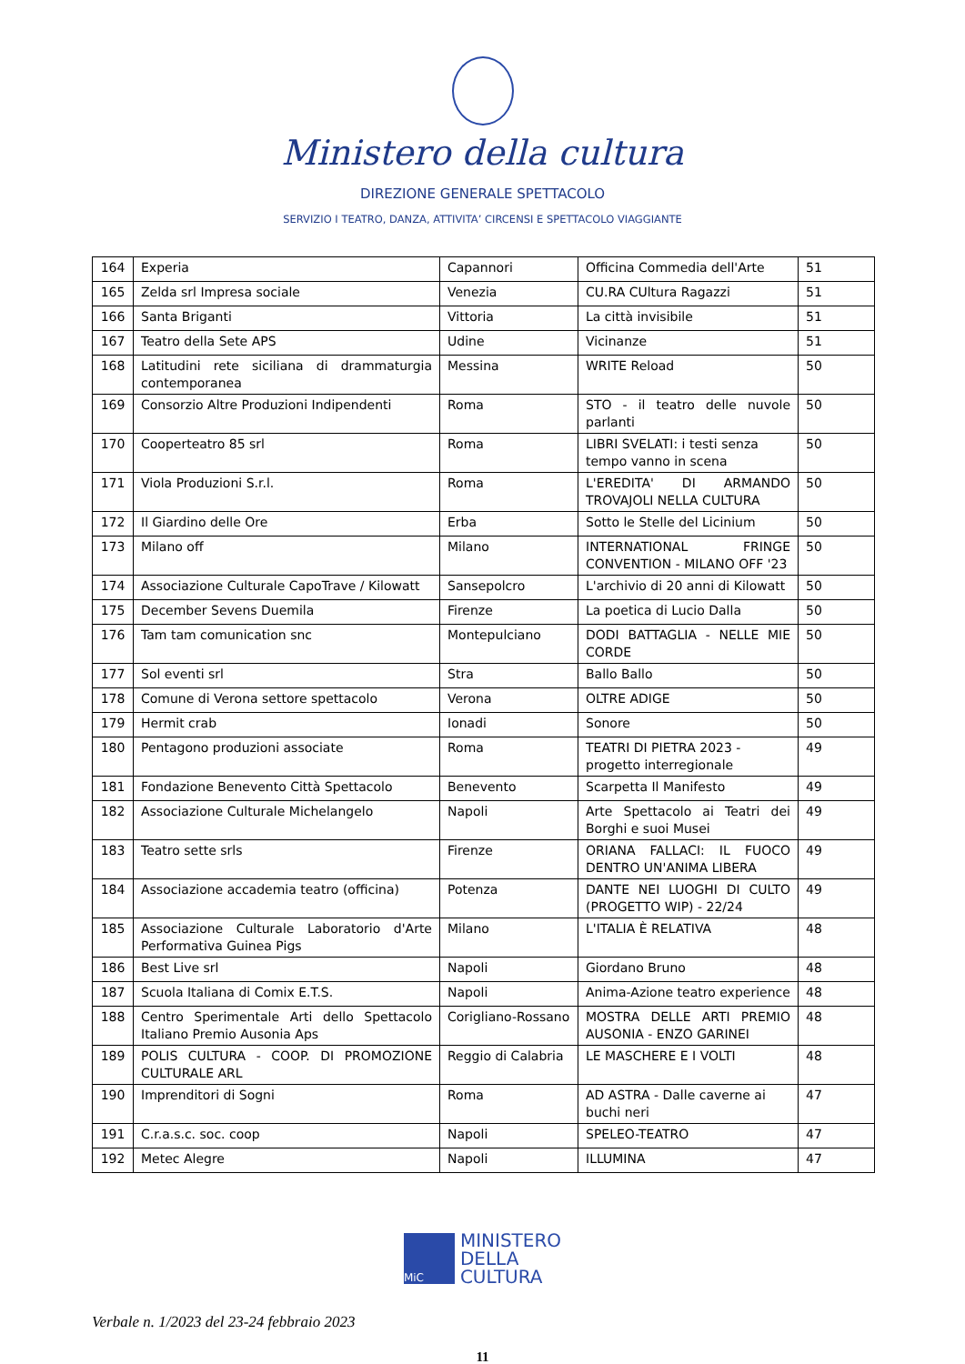Ministero della cultura
DIREZIONE GENERALE SPETTACOLO
SERVIZIO I TEATRO, DANZA, ATTIVITA’ CIRCENSI E SPETTACOLO VIAGGIANTE
| 164 | Experia | Capannori | Officina Commedia dell'Arte | 51 |
| 165 | Zelda srl Impresa sociale | Venezia | CU.RA CUltura Ragazzi | 51 |
| 166 | Santa Briganti | Vittoria | La città invisibile | 51 |
| 167 | Teatro della Sete APS | Udine | Vicinanze | 51 |
| 168 | Latitudini rete siciliana di drammaturgia contemporanea | Messina | WRITE Reload | 50 |
| 169 | Consorzio Altre Produzioni Indipendenti | Roma | STO - il teatro delle nuvole parlanti | 50 |
| 170 | Cooperteatro 85 srl | Roma | LIBRI SVELATI: i testi senza tempo vanno in scena | 50 |
| 171 | Viola Produzioni S.r.l. | Roma | L'EREDITA' DI ARMANDO TROVAJOLI NELLA CULTURA | 50 |
| 172 | Il Giardino delle Ore | Erba | Sotto le Stelle del Licinium | 50 |
| 173 | Milano off | Milano | INTERNATIONAL FRINGE CONVENTION - MILANO OFF '23 | 50 |
| 174 | Associazione Culturale CapoTrave / Kilowatt | Sansepolcro | L'archivio di 20 anni di Kilowatt | 50 |
| 175 | December Sevens Duemila | Firenze | La poetica di Lucio Dalla | 50 |
| 176 | Tam tam comunication snc | Montepulciano | DODI BATTAGLIA - NELLE MIE CORDE | 50 |
| 177 | Sol eventi srl | Stra | Ballo Ballo | 50 |
| 178 | Comune di Verona settore spettacolo | Verona | OLTRE ADIGE | 50 |
| 179 | Hermit crab | Ionadi | Sonore | 50 |
| 180 | Pentagono produzioni associate | Roma | TEATRI DI PIETRA 2023 - progetto interregionale | 49 |
| 181 | Fondazione Benevento Città Spettacolo | Benevento | Scarpetta Il Manifesto | 49 |
| 182 | Associazione Culturale Michelangelo | Napoli | Arte Spettacolo ai Teatri dei Borghi e suoi Musei | 49 |
| 183 | Teatro sette srls | Firenze | ORIANA FALLACI: IL FUOCO DENTRO UN'ANIMA LIBERA | 49 |
| 184 | Associazione accademia teatro (officina) | Potenza | DANTE NEI LUOGHI DI CULTO (PROGETTO WIP) - 22/24 | 49 |
| 185 | Associazione Culturale Laboratorio d'Arte Performativa Guinea Pigs | Milano | L'ITALIA È RELATIVA | 48 |
| 186 | Best Live srl | Napoli | Giordano Bruno | 48 |
| 187 | Scuola Italiana di Comix E.T.S. | Napoli | Anima-Azione teatro experience | 48 |
| 188 | Centro Sperimentale Arti dello Spettacolo Italiano Premio Ausonia Aps | Corigliano-Rossano | MOSTRA DELLE ARTI PREMIO AUSONIA - ENZO GARINEI | 48 |
| 189 | POLIS CULTURA - COOP. DI PROMOZIONE CULTURALE ARL | Reggio di Calabria | LE MASCHERE E I VOLTI | 48 |
| 190 | Imprenditori di Sogni | Roma | AD ASTRA - Dalle caverne ai buchi neri | 47 |
| 191 | C.r.a.s.c. soc. coop | Napoli | SPELEO-TEATRO | 47 |
| 192 | Metec Alegre | Napoli | ILLUMINA | 47 |
MiC
MINISTERO
DELLA
CULTURA
Verbale n. 1/2023 del 23-24 febbraio 2023
11